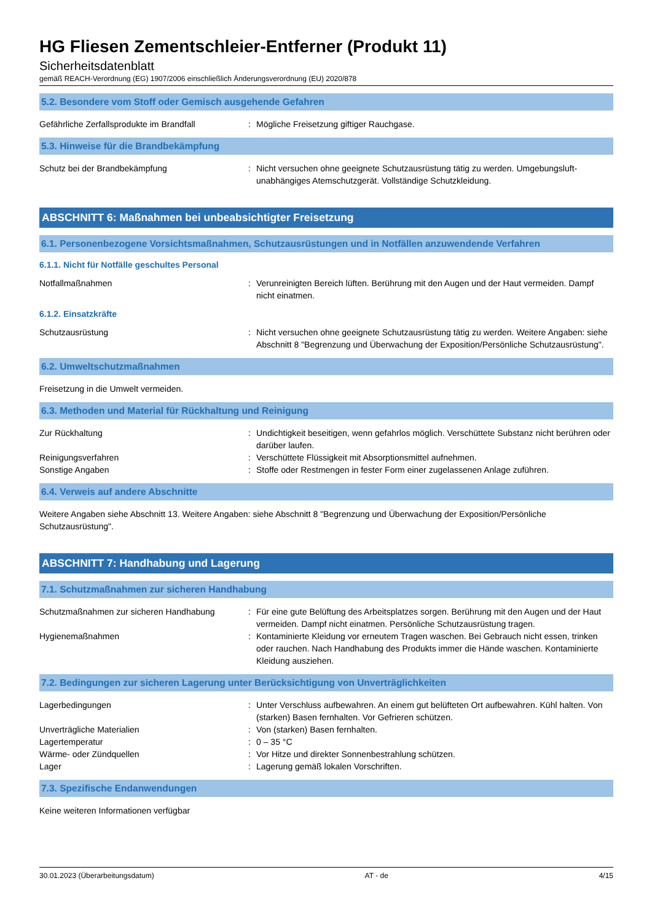HG Fliesen Zementschleier-Entferner (Produkt 11)
Sicherheitsdatenblatt
gemäß REACH-Verordnung (EG) 1907/2006 einschließlich Änderungsverordnung (EU) 2020/878
5.2. Besondere vom Stoff oder Gemisch ausgehende Gefahren
Gefährliche Zerfallsprodukte im Brandfall
: Mögliche Freisetzung giftiger Rauchgase.
5.3. Hinweise für die Brandbekämpfung
Schutz bei der Brandbekämpfung : Nicht versuchen ohne geeignete Schutzausrüstung tätig zu werden. Umgebungsluft-unabhängiges Atemschutzgerät. Vollständige Schutzkleidung.
ABSCHNITT 6: Maßnahmen bei unbeabsichtigter Freisetzung
6.1. Personenbezogene Vorsichtsmaßnahmen, Schutzausrüstungen und in Notfällen anzuwendende Verfahren
6.1.1. Nicht für Notfälle geschultes Personal
Notfallmaßnahmen : Verunreinigten Bereich lüften. Berührung mit den Augen und der Haut vermeiden. Dampf nicht einatmen.
6.1.2. Einsatzkräfte
Schutzausrüstung : Nicht versuchen ohne geeignete Schutzausrüstung tätig zu werden. Weitere Angaben: siehe Abschnitt 8 "Begrenzung und Überwachung der Exposition/Persönliche Schutzausrüstung".
6.2. Umweltschutzmaßnahmen
Freisetzung in die Umwelt vermeiden.
6.3. Methoden und Material für Rückhaltung und Reinigung
Zur Rückhaltung : Undichtigkeit beseitigen, wenn gefahrlos möglich. Verschüttete Substanz nicht berühren oder darüber laufen.
Reinigungsverfahren : Verschüttete Flüssigkeit mit Absorptionsmittel aufnehmen.
Sonstige Angaben : Stoffe oder Restmengen in fester Form einer zugelassenen Anlage zuführen.
6.4. Verweis auf andere Abschnitte
Weitere Angaben siehe Abschnitt 13. Weitere Angaben: siehe Abschnitt 8 "Begrenzung und Überwachung der Exposition/Persönliche Schutzausrüstung".
ABSCHNITT 7: Handhabung und Lagerung
7.1. Schutzmaßnahmen zur sicheren Handhabung
Schutzmaßnahmen zur sicheren Handhabung : Für eine gute Belüftung des Arbeitsplatzes sorgen. Berührung mit den Augen und der Haut vermeiden. Dampf nicht einatmen. Persönliche Schutzausrüstung tragen.
Hygienemaßnahmen : Kontaminierte Kleidung vor erneutem Tragen waschen. Bei Gebrauch nicht essen, trinken oder rauchen. Nach Handhabung des Produkts immer die Hände waschen. Kontaminierte Kleidung ausziehen.
7.2. Bedingungen zur sicheren Lagerung unter Berücksichtigung von Unverträglichkeiten
Lagerbedingungen : Unter Verschluss aufbewahren. An einem gut belüfteten Ort aufbewahren. Kühl halten. Von (starken) Basen fernhalten. Vor Gefrieren schützen.
Unverträgliche Materialien : Von (starken) Basen fernhalten.
Lagertemperatur : 0 – 35 °C
Wärme- oder Zündquellen : Vor Hitze und direkter Sonnenbestrahlung schützen.
Lager : Lagerung gemäß lokalen Vorschriften.
7.3. Spezifische Endanwendungen
Keine weiteren Informationen verfügbar
30.01.2023 (Überarbeitungsdatum) AT - de 4/15